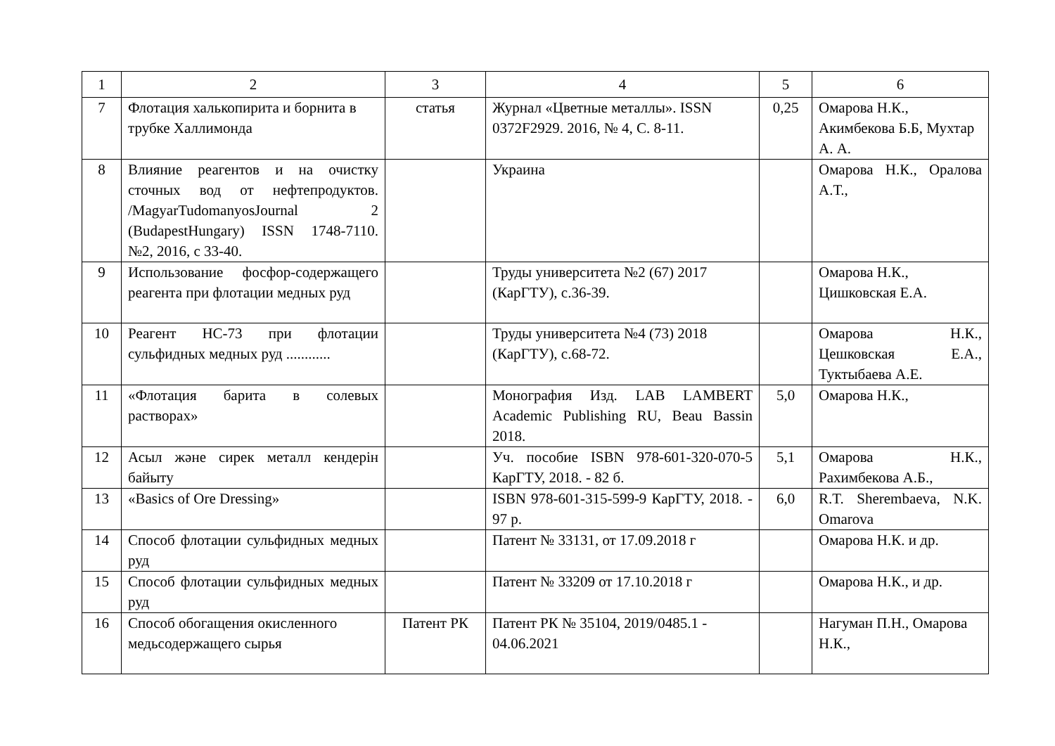| 1 | 2 | 3 | 4 | 5 | 6 |
| --- | --- | --- | --- | --- | --- |
| 7 | Флотация халькопирита и борнита в трубке Халлимонда | статья | Журнал «Цветные металлы». ISSN 0372F2929. 2016, № 4, С. 8-11. | 0,25 | Омарова Н.К., Акимбекова Б.Б, Мухтар А. А. |
| 8 | Влияние реагентов и на очистку сточных вод от нефтепродуктов. /MagyarTudomanyosJournal 2 (BudapestHungary) ISSN 1748-7110. №2, 2016, с 33-40. | | Украина | | Омарова Н.К., Оралова А.Т., |
| 9 | Использование фосфор-содержащего реагента при флотации медных руд | | Труды университета №2 (67) 2017 (КарГТУ), с.36-39. | | Омарова Н.К., Цишковская Е.А. |
| 10 | Реагент НС-73 при флотации сульфидных медных руд ............ | | Труды университета №4 (73) 2018 (КарГТУ), с.68-72. | | Омарова Н.К., Цешковская Е.А., Туктыбаева А.Е. |
| 11 | «Флотация барита в солевых растворах» | | Монография Изд. LAB LAMBERT Academic Publishing RU, Beau Bassin 2018. | 5,0 | Омарова Н.К., |
| 12 | Асыл және сирек металл кендерін байыту | | Уч. пособие ISBN 978-601-320-070-5 КарГТУ, 2018. - 82 б. | 5,1 | Омарова Н.К., Рахимбекова А.Б., |
| 13 | «Basics of Ore Dressing» | | ISBN 978-601-315-599-9 КарГТУ, 2018. - 97 р. | 6,0 | R.T. Sherembaeva, N.K. Omarova |
| 14 | Способ флотации сульфидных медных руд | | Патент № 33131, от 17.09.2018 г | | Омарова Н.К. и др. |
| 15 | Способ флотации сульфидных медных руд | | Патент № 33209 от 17.10.2018 г | | Омарова Н.К., и др. |
| 16 | Способ обогащения окисленного медьсодержащего сырья | Патент РК | Патент РК № 35104, 2019/0485.1 - 04.06.2021 | | Нагуман П.Н., Омарова Н.К., |